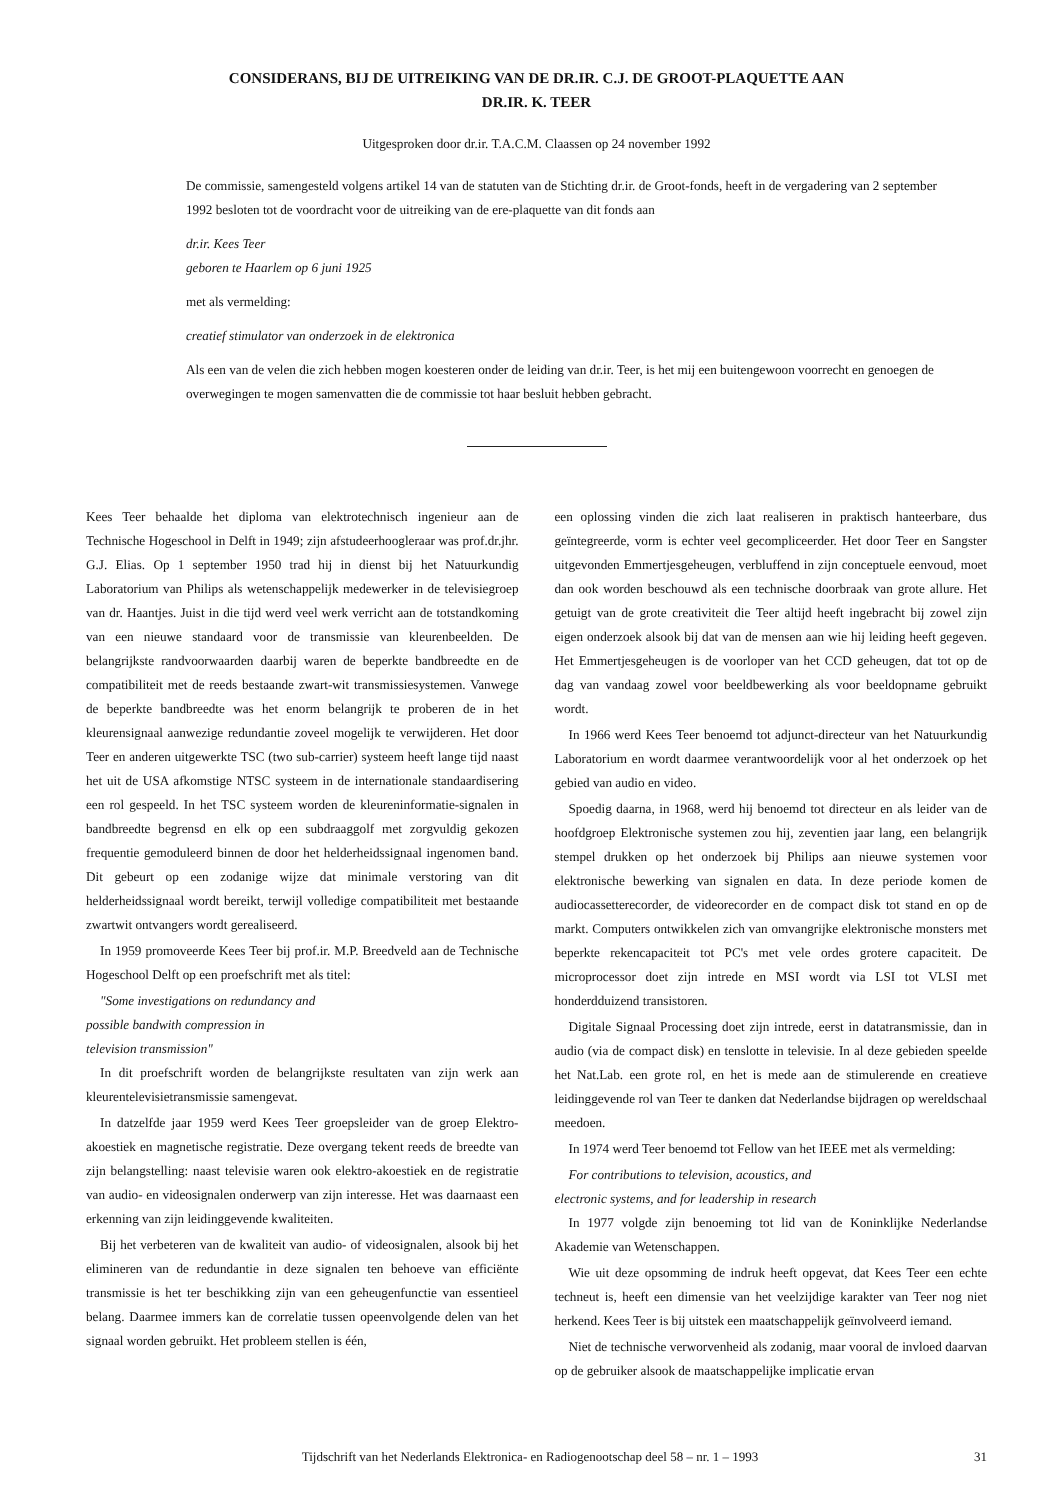CONSIDERANS, BIJ DE UITREIKING VAN DE DR.IR. C.J. DE GROOT-PLAQUETTE AAN
DR.IR. K. TEER
Uitgesproken door dr.ir. T.A.C.M. Claassen op 24 november 1992
De commissie, samengesteld volgens artikel 14 van de statuten van de Stichting dr.ir. de Groot-fonds, heeft in de vergadering van 2 september 1992 besloten tot de voordracht voor de uitreiking van de ere-plaquette van dit fonds aan
dr.ir. Kees Teer
geboren te Haarlem op 6 juni 1925
met als vermelding:
creatief stimulator van onderzoek in de elektronica
Als een van de velen die zich hebben mogen koesteren onder de leiding van dr.ir. Teer, is het mij een buitengewoon voorrecht en genoegen de overwegingen te mogen samenvatten die de commissie tot haar besluit hebben gebracht.
Kees Teer behaalde het diploma van elektrotechnisch ingenieur aan de Technische Hogeschool in Delft in 1949; zijn afstudeerhoogleraar was prof.dr.jhr. G.J. Elias. Op 1 september 1950 trad hij in dienst bij het Natuurkundig Laboratorium van Philips als wetenschappelijk medewerker in de televisiegroep van dr. Haantjes. Juist in die tijd werd veel werk verricht aan de totstandkoming van een nieuwe standaard voor de transmissie van kleurenbeelden. De belangrijkste randvoorwaarden daarbij waren de beperkte bandbreedte en de compatibiliteit met de reeds bestaande zwart-wit transmissiesystemen. Vanwege de beperkte bandbreedte was het enorm belangrijk te proberen de in het kleurensignaal aanwezige redundantie zoveel mogelijk te verwijderen. Het door Teer en anderen uitgewerkte TSC (two sub-carrier) systeem heeft lange tijd naast het uit de USA afkomstige NTSC systeem in de internationale standaardisering een rol gespeeld. In het TSC systeem worden de kleureninformatie-signalen in bandbreedte begrensd en elk op een subdraaggolf met zorgvuldig gekozen frequentie gemoduleerd binnen de door het helderheidssignaal ingenomen band. Dit gebeurt op een zodanige wijze dat minimale verstoring van dit helderheidssignaal wordt bereikt, terwijl volledige compatibiliteit met bestaande zwartwit ontvangers wordt gerealiseerd.
In 1959 promoveerde Kees Teer bij prof.ir. M.P. Breedveld aan de Technische Hogeschool Delft op een proefschrift met als titel:
"Some investigations on redundancy and
possible bandwith compression in
television transmission"
In dit proefschrift worden de belangrijkste resultaten van zijn werk aan kleurentelevisietransmissie samengevat.
In datzelfde jaar 1959 werd Kees Teer groepsleider van de groep Elektro-akoestiek en magnetische registratie. Deze overgang tekent reeds de breedte van zijn belangstelling: naast televisie waren ook elektro-akoestiek en de registratie van audio- en videosignalen onderwerp van zijn interesse. Het was daarnaast een erkenning van zijn leidinggevende kwaliteiten.
Bij het verbeteren van de kwaliteit van audio- of videosignalen, alsook bij het elimineren van de redundantie in deze signalen ten behoeve van efficiënte transmissie is het ter beschikking zijn van een geheugenfunctie van essentieel belang. Daarmee immers kan de correlatie tussen opeenvolgende delen van het signaal worden gebruikt. Het probleem stellen is één,
een oplossing vinden die zich laat realiseren in praktisch hanteerbare, dus geïntegreerde, vorm is echter veel gecompliceerder. Het door Teer en Sangster uitgevonden Emmertjesgeheugen, verbluffend in zijn conceptuele eenvoud, moet dan ook worden beschouwd als een technische doorbraak van grote allure. Het getuigt van de grote creativiteit die Teer altijd heeft ingebracht bij zowel zijn eigen onderzoek alsook bij dat van de mensen aan wie hij leiding heeft gegeven. Het Emmertjesgeheugen is de voorloper van het CCD geheugen, dat tot op de dag van vandaag zowel voor beeldbewerking als voor beeldopname gebruikt wordt.
In 1966 werd Kees Teer benoemd tot adjunct-directeur van het Natuurkundig Laboratorium en wordt daarmee verantwoordelijk voor al het onderzoek op het gebied van audio en video.
Spoedig daarna, in 1968, werd hij benoemd tot directeur en als leider van de hoofdgroep Elektronische systemen zou hij, zeventien jaar lang, een belangrijk stempel drukken op het onderzoek bij Philips aan nieuwe systemen voor elektronische bewerking van signalen en data. In deze periode komen de audiocassetterecorder, de videorecorder en de compact disk tot stand en op de markt. Computers ontwikkelen zich van omvangrijke elektronische monsters met beperkte rekencapaciteit tot PC's met vele ordes grotere capaciteit. De microprocessor doet zijn intrede en MSI wordt via LSI tot VLSI met honderdduizend transistoren.
Digitale Signaal Processing doet zijn intrede, eerst in datatransmissie, dan in audio (via de compact disk) en tenslotte in televisie. In al deze gebieden speelde het Nat.Lab. een grote rol, en het is mede aan de stimulerende en creatieve leidinggevende rol van Teer te danken dat Nederlandse bijdragen op wereldschaal meedoen.
In 1974 werd Teer benoemd tot Fellow van het IEEE met als vermelding:
For contributions to television, acoustics, and
electronic systems, and for leadership in research
In 1977 volgde zijn benoeming tot lid van de Koninklijke Nederlandse Akademie van Wetenschappen.
Wie uit deze opsomming de indruk heeft opgevat, dat Kees Teer een echte techneut is, heeft een dimensie van het veelzijdige karakter van Teer nog niet herkend. Kees Teer is bij uitstek een maatschappelijk geïnvolveerd iemand.
Niet de technische verworvenheid als zodanig, maar vooral de invloed daarvan op de gebruiker alsook de maatschappelijke implicatie ervan
Tijdschrift van het Nederlands Elektronica- en Radiogenootschap deel 58 – nr. 1 – 1993 31